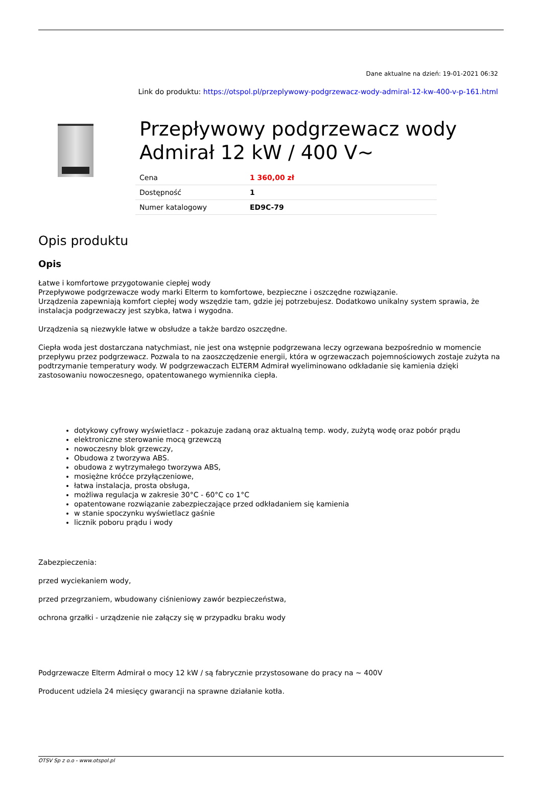Dane aktualne na dzień: 19-01-2021 06:32
Link do produktu: https://otspol.pl/przeplywowy-podgrzewacz-wody-admiral-12-kw-400-v-p-161.html
Przepływowy podgrzewacz wody Admirał 12 kW / 400 V~
| Cena | 1 360,00 zł |
| Dostępność | 1 |
| Numer katalogowy | ED9C-79 |
Opis produktu
Opis
Łatwe i komfortowe przygotowanie ciepłej wody
Przepływowe podgrzewacze wody marki Elterm to komfortowe, bezpieczne i oszczędne rozwiązanie.
Urządzenia zapewniają komfort ciepłej wody wszędzie tam, gdzie jej potrzebujesz. Dodatkowo unikalny system sprawia, że instalacja podgrzewaczy jest szybka, łatwa i wygodna.
Urządzenia są niezwykle łatwe w obsłudze a także bardzo oszczędne.
Ciepła woda jest dostarczana natychmiast, nie jest ona wstępnie podgrzewana leczy ogrzewana bezpośrednio w momencie przepływu przez podgrzewacz. Pozwala to na zaoszczędzenie energii, która w ogrzewaczach pojemnościowych zostaje zużyta na podtrzymanie temperatury wody. W podgrzewaczach ELTERM Admirał wyeliminowano odkładanie się kamienia dzięki zastosowaniu nowoczesnego, opatentowanego wymiennika ciepła.
dotykowy cyfrowy wyświetlacz - pokazuje zadaną oraz aktualną temp. wody, zużytą wodę oraz pobór prądu
elektroniczne sterowanie mocą grzewczą
nowoczesny blok grzewczy,
Obudowa z tworzywa ABS.
obudowa z wytrzymałego tworzywa ABS,
mosiężne króćce przyłączeniowe,
łatwa instalacja, prosta obsługa,
możliwa regulacja w zakresie 30°C - 60°C co 1°C
opatentowane rozwiązanie zabezpieczające przed odkładaniem się kamienia
w stanie spoczynku wyświetlacz gaśnie
licznik poboru prądu i wody
Zabezpieczenia:
przed wyciekaniem wody,
przed przegrzaniem, wbudowany ciśnieniowy zawór bezpieczeństwa,
ochrona grzałki - urządzenie nie załączy się w przypadku braku wody
Podgrzewacze Elterm Admirał o mocy 12 kW / są fabrycznie przystosowane do pracy na ~ 400V
Producent udziela 24 miesięcy gwarancji na sprawne działanie kotła.
OTSV Sp z o.o - www.otspol.pl